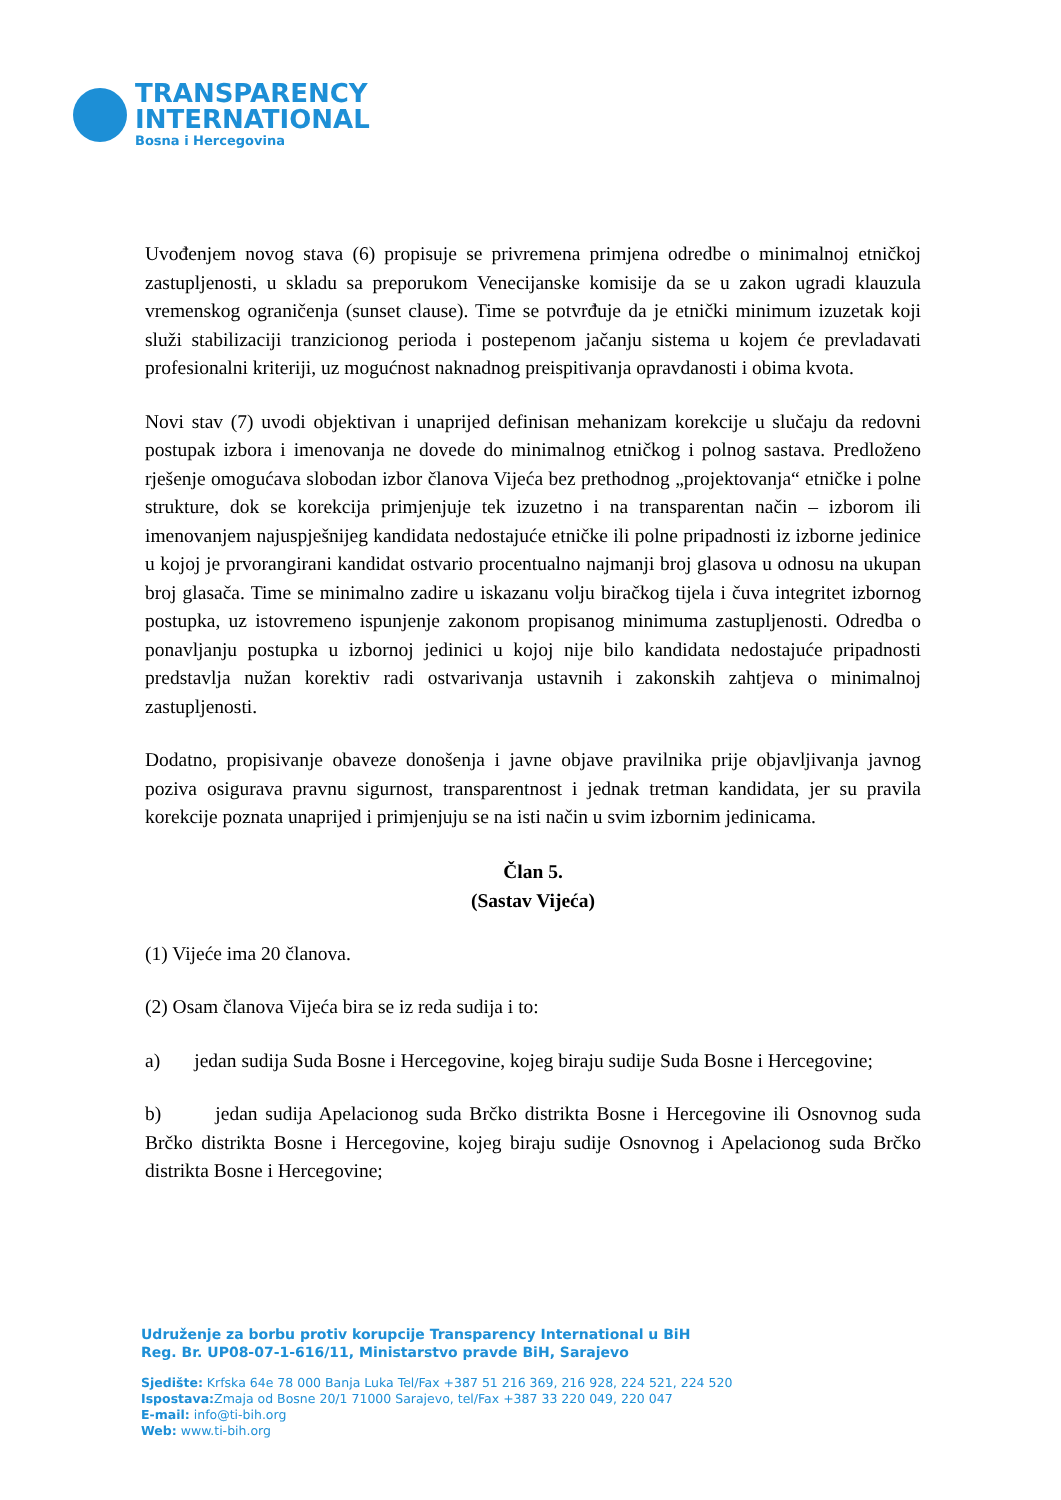TRANSPARENCY
INTERNATIONAL
Bosna i Hercegovina
Uvođenjem novog stava (6) propisuje se privremena primjena odredbe o minimalnoj etničkoj zastupljenosti, u skladu sa preporukom Venecijanske komisije da se u zakon ugradi klauzula vremenskog ograničenja (sunset clause). Time se potvrđuje da je etnički minimum izuzetak koji služi stabilizaciji tranzicionog perioda i postepenom jačanju sistema u kojem će prevladavati profesionalni kriteriji, uz mogućnost naknadnog preispitivanja opravdanosti i obima kvota.
Novi stav (7) uvodi objektivan i unaprijed definisan mehanizam korekcije u slučaju da redovni postupak izbora i imenovanja ne dovede do minimalnog etničkog i polnog sastava. Predloženo rješenje omogućava slobodan izbor članova Vijeća bez prethodnog „projektovanja“ etničke i polne strukture, dok se korekcija primjenjuje tek izuzetno i na transparentan način – izborom ili imenovanjem najuspješnijeg kandidata nedostajuće etničke ili polne pripadnosti iz izborne jedinice u kojoj je prvorangirani kandidat ostvario procentualno najmanji broj glasova u odnosu na ukupan broj glasača. Time se minimalno zadire u iskazanu volju biračkog tijela i čuva integritet izbornog postupka, uz istovremeno ispunjenje zakonom propisanog minimuma zastupljenosti. Odredba o ponavljanju postupka u izbornoj jedinici u kojoj nije bilo kandidata nedostajuće pripadnosti predstavlja nužan korektiv radi ostvarivanja ustavnih i zakonskih zahtjeva o minimalnoj zastupljenosti.
Dodatno, propisivanje obaveze donošenja i javne objave pravilnika prije objavljivanja javnog poziva osigurava pravnu sigurnost, transparentnost i jednak tretman kandidata, jer su pravila korekcije poznata unaprijed i primjenjuju se na isti način u svim izbornim jedinicama.
Član 5.
(Sastav Vijeća)
(1) Vijeće ima 20 članova.
(2) Osam članova Vijeća bira se iz reda sudija i to:
a) jedan sudija Suda Bosne i Hercegovine, kojeg biraju sudije Suda Bosne i Hercegovine;
b) jedan sudija Apelacionog suda Brčko distrikta Bosne i Hercegovine ili Osnovnog suda Brčko distrikta Bosne i Hercegovine, kojeg biraju sudije Osnovnog i Apelacionog suda Brčko distrikta Bosne i Hercegovine;
Udruženje za borbu protiv korupcije Transparency International u BiH
Reg. Br. UP08-07-1-616/11, Ministarstvo pravde BiH, Sarajevo
Sjedište: Krfska 64e 78 000 Banja Luka Tel/Fax +387 51 216 369, 216 928, 224 521, 224 520
Ispostava: Zmaja od Bosne 20/1 71000 Sarajevo, tel/Fax +387 33 220 049, 220 047
E-mail: info@ti-bih.org
Web: www.ti-bih.org